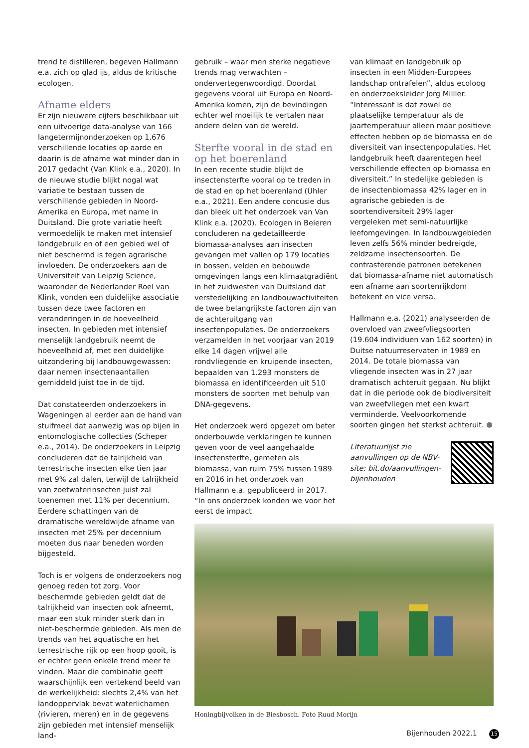trend te distilleren, begeven Hallmann e.a. zich op glad ijs, aldus de kritische ecologen.
Afname elders
Er zijn nieuwere cijfers beschikbaar uit een uitvoerige data-analyse van 166 langetermijnonderzoeken op 1.676 verschillende locaties op aarde en daarin is de afname wat minder dan in 2017 gedacht (Van Klink e.a., 2020). In de nieuwe studie blijkt nogal wat variatie te bestaan tussen de verschillende gebieden in Noord-Amerika en Europa, met name in Duitsland. Die grote variatie heeft vermoedelijk te maken met intensief landgebruik en of een gebied wel of niet beschermd is tegen agrarische invloeden. De onderzoekers aan de Universiteit van Leipzig Science, waaronder de Nederlander Roel van Klink, vonden een duidelijke associatie tussen deze twee factoren en veranderingen in de hoeveelheid insecten. In gebieden met intensief menselijk landgebruik neemt de hoeveelheid af, met een duidelijke uitzondering bij landbouwgewassen: daar nemen insectenaantallen gemiddeld juist toe in de tijd.
Dat constateerden onderzoekers in Wageningen al eerder aan de hand van stuifmeel dat aanwezig was op bijen in entomologische collecties (Scheper e.a., 2014). De onderzoekers in Leipzig concluderen dat de talrijkheid van terrestrische insecten elke tien jaar met 9% zal dalen, terwijl de talrijkheid van zoetwaterinsecten juist zal toenemen met 11% per decennium. Eerdere schattingen van de dramatische wereldwijde afname van insecten met 25% per decennium moeten dus naar beneden worden bijgesteld.
Toch is er volgens de onderzoekers nog genoeg reden tot zorg. Voor beschermde gebieden geldt dat de talrijkheid van insecten ook afneemt, maar een stuk minder sterk dan in niet-beschermde gebieden. Als men de trends van het aquatische en het terrestrische rijk op een hoop gooit, is er echter geen enkele trend meer te vinden. Maar die combinatie geeft waarschijnlijk een vertekend beeld van de werkelijkheid: slechts 2,4% van het landoppervlak bevat waterlichamen (rivieren, meren) en in de gegevens zijn gebieden met intensief menselijk land-
gebruik – waar men sterke negatieve trends mag verwachten – ondervertegenwoordigd. Doordat gegevens vooral uit Europa en Noord-Amerika komen, zijn de bevindingen echter wel moeilijk te vertalen naar andere delen van de wereld.
Sterfte vooral in de stad en op het boerenland
In een recente studie blijkt de insectensterfte vooral op te treden in de stad en op het boerenland (Uhler e.a., 2021). Een andere concusie dus dan bleek uit het onderzoek van Van Klink e.a. (2020). Ecologen in Beieren concluderen na gedetailleerde biomassa-analyses aan insecten gevangen met vallen op 179 locaties in bossen, velden en bebouwde omgevingen langs een klimaatgradiënt in het zuidwesten van Duitsland dat verstedelijking en landbouwactiviteiten de twee belangrijkste factoren zijn van de achteruitgang van insectenpopulaties. De onderzoekers verzamelden in het voorjaar van 2019 elke 14 dagen vrijwel alle rondvliegende en kruipende insecten, bepaalden van 1.293 monsters de biomassa en identificeerden uit 510 monsters de soorten met behulp van DNA-gegevens.
Het onderzoek werd opgezet om beter onderbouwde verklaringen te kunnen geven voor de veel aangehaalde insectensterfte, gemeten als biomassa, van ruim 75% tussen 1989 en 2016 in het onderzoek van Hallmann e.a. gepubliceerd in 2017. “In ons onderzoek konden we voor het eerst de impact
van klimaat en landgebruik op insecten in een Midden-Europees landschap ontrafelen”, aldus ecoloog en onderzoeksleider Jorg Milller. “Interessant is dat zowel de plaatselijke temperatuur als de jaartemperatuur alleen maar positieve effecten hebben op de biomassa en de diversiteit van insectenpopulaties. Het landgebruik heeft daarentegen heel verschillende effecten op biomassa en diversiteit.” In stedelijke gebieden is de insectenbiomassa 42% lager en in agrarische gebieden is de soortendiversiteit 29% lager vergeleken met semi-natuurlijke leefomgevingen. In landbouwgebieden leven zelfs 56% minder bedreigde, zeldzame insectensoorten. De contrasterende patronen betekenen dat biomassa-afname niet automatisch een afname aan soortenrijkdom betekent en vice versa.
Hallmann e.a. (2021) analyseerden de overvloed van zweefvliegsoorten (19.604 individuen van 162 soorten) in Duitse natuurreservaten in 1989 en 2014. De totale biomassa van vliegende insecten was in 27 jaar dramatisch achteruit gegaan. Nu blijkt dat in die periode ook de biodiversiteit van zweefvliegen met een kwart verminderde. Veelvoorkomende soorten gingen het sterkst achteruit. ⬢
Literatuurlijst zie aanvullingen op de NBV-site: bit.do/aanvullingen-bijenhouden
Honingbijvolken in de Biesbosch. Foto Ruud Morijn
Bijenhouden 2022.1 15